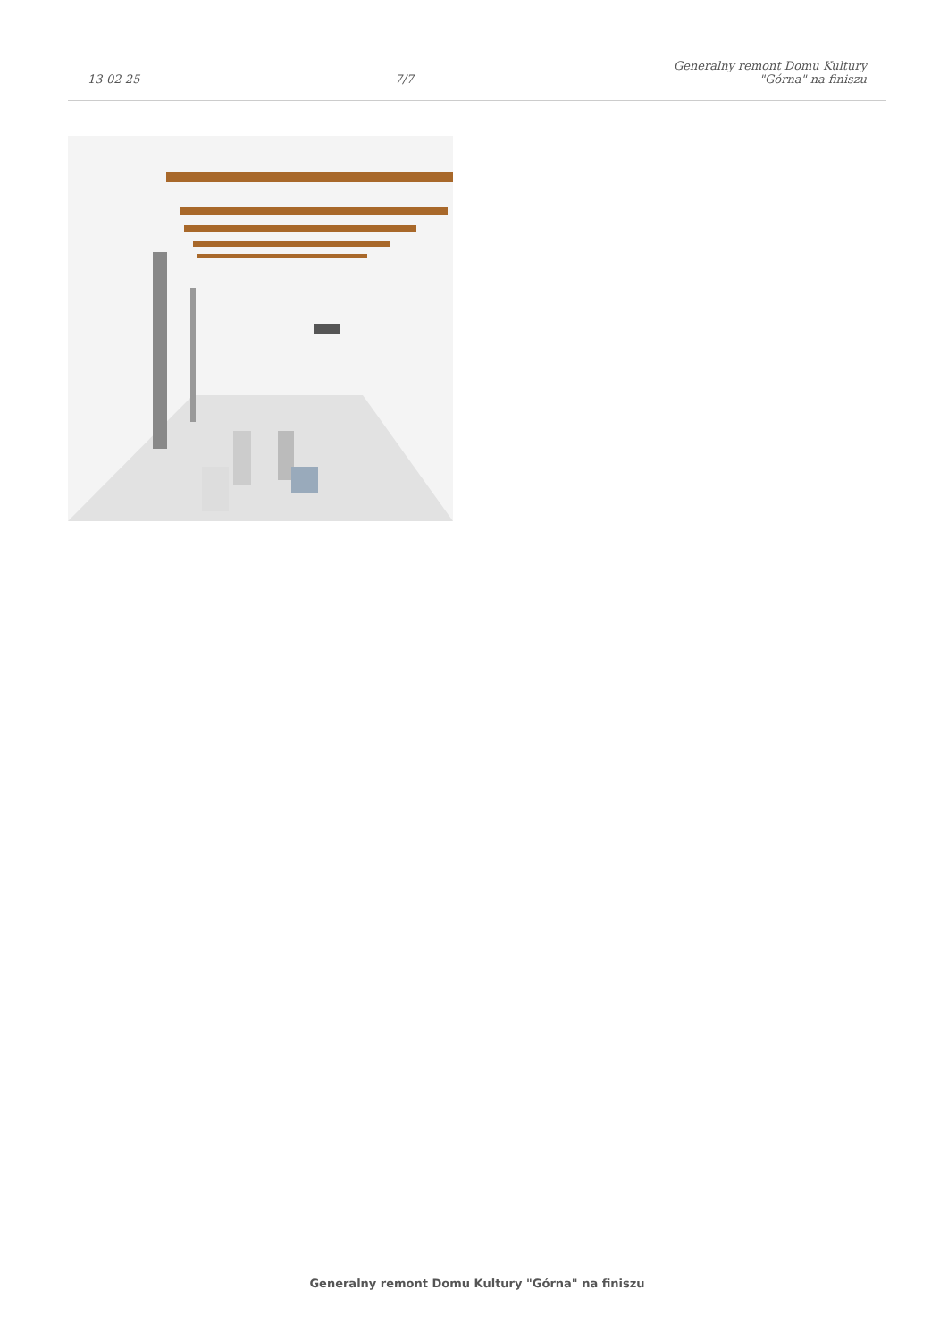13-02-25
7/7
Generalny remont Domu Kultury
"Górna" na finiszu
Generalny remont Domu Kultury "Górna" na finiszu